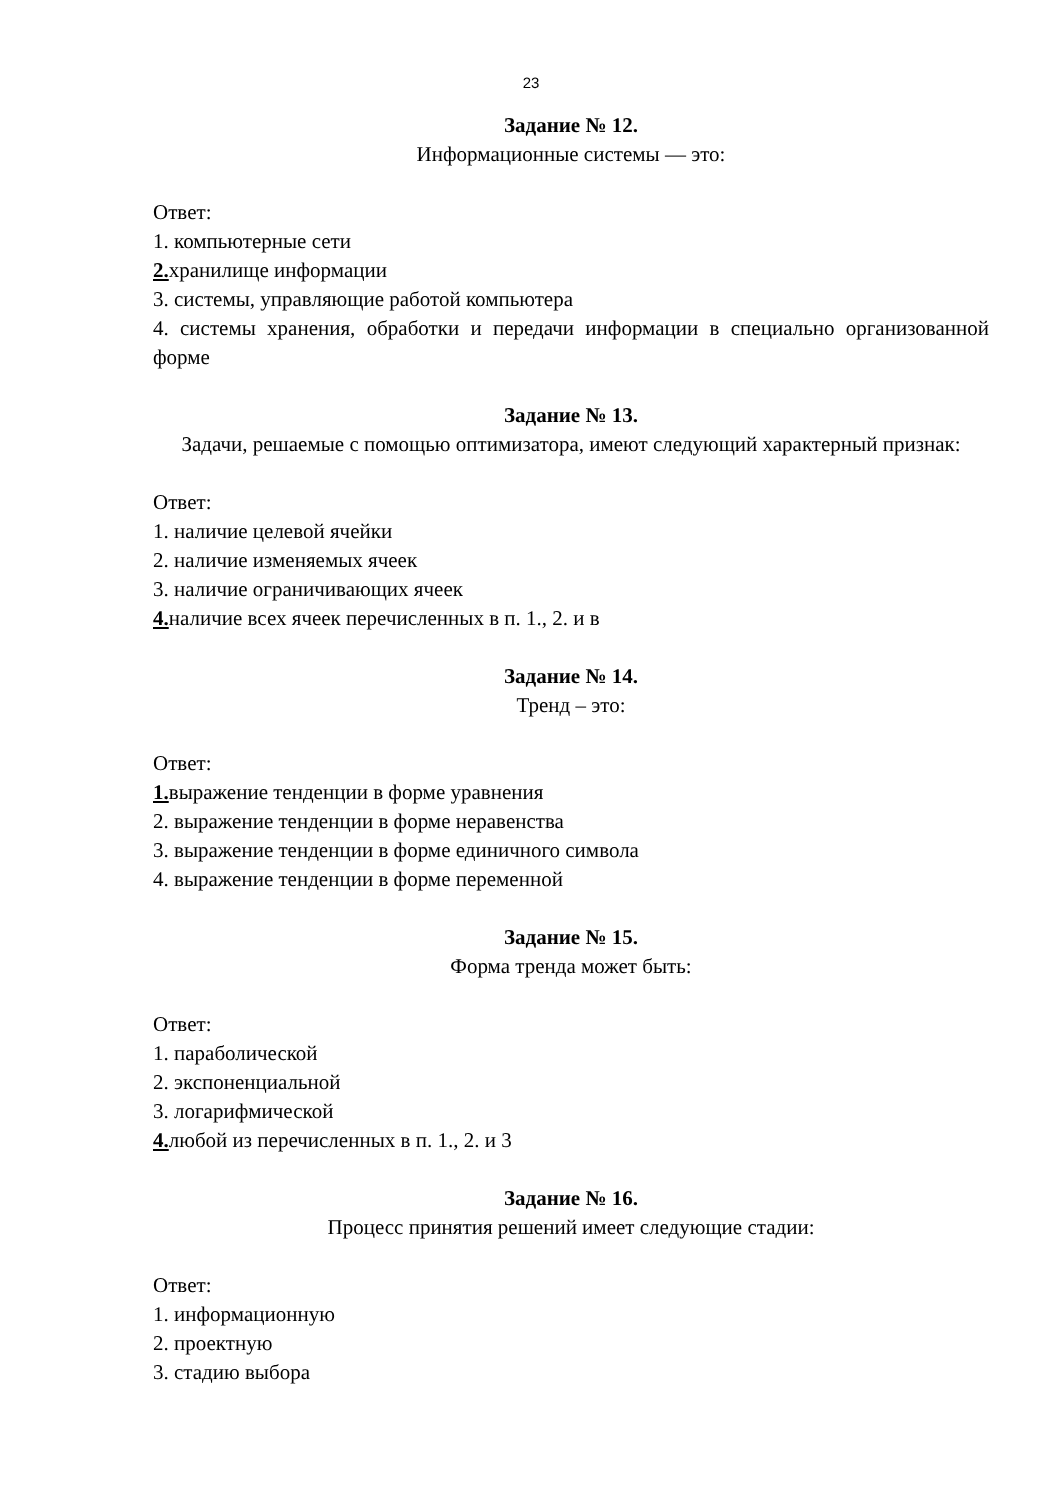23
Задание № 12.
Информационные системы — это:
Ответ:
1. компьютерные сети
2. хранилище информации
3. системы, управляющие работой компьютера
4. системы хранения, обработки и передачи информации в специально организованной форме
Задание № 13.
Задачи, решаемые с помощью оптимизатора, имеют следующий характерный признак:
Ответ:
1. наличие целевой ячейки
2. наличие изменяемых ячеек
3. наличие ограничивающих ячеек
4. наличие всех ячеек перечисленных в п. 1., 2. и в
Задание № 14.
Тренд – это:
Ответ:
1. выражение тенденции в форме уравнения
2. выражение тенденции в форме неравенства
3. выражение тенденции в форме единичного символа
4. выражение тенденции в форме переменной
Задание № 15.
Форма тренда может быть:
Ответ:
1. параболической
2. экспоненциальной
3. логарифмической
4. любой из перечисленных в п. 1., 2. и 3
Задание № 16.
Процесс принятия решений имеет следующие стадии:
Ответ:
1. информационную
2. проектную
3. стадию выбора